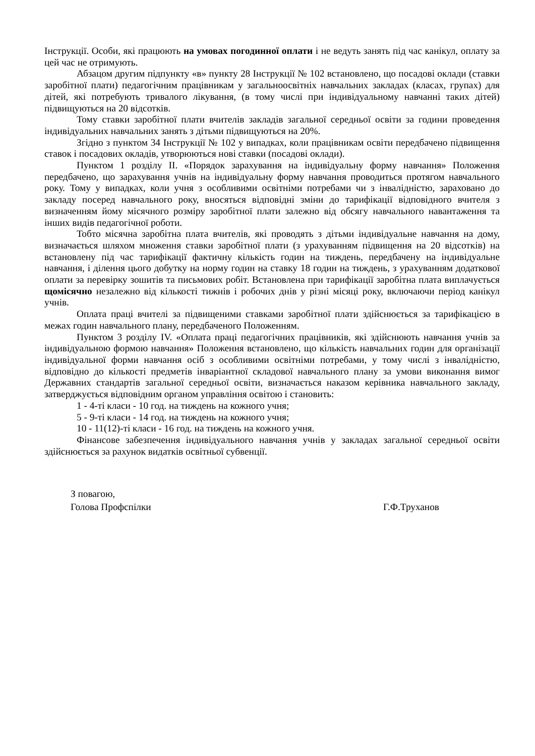Інструкції. Особи, які працюють на умовах погодинної оплати і не ведуть занять під час канікул, оплату за цей час не отримують.
Абзацом другим підпункту «в» пункту 28 Інструкції № 102 встановлено, що посадові оклади (ставки заробітної плати) педагогічним працівникам у загальноосвітніх навчальних закладах (класах, групах) для дітей, які потребують тривалого лікування, (в тому числі при індивідуальному навчанні таких дітей) підвищуються на 20 відсотків.
Тому ставки заробітної плати вчителів закладів загальної середньої освіти за години проведення індивідуальних навчальних занять з дітьми підвищуються на 20%.
Згідно з пунктом 34 Інструкції № 102 у випадках, коли працівникам освіти передбачено підвищення ставок і посадових окладів, утворюються нові ставки (посадові оклади).
Пунктом 1 розділу ІІ. «Порядок зарахування на індивідуальну форму навчання» Положення передбачено, що зарахування учнів на індивідуальну форму навчання проводиться протягом навчального року. Тому у випадках, коли учня з особливими освітніми потребами чи з інвалідністю, зараховано до закладу посеред навчального року, вносяться відповідні зміни до тарифікації відповідного вчителя з визначенням йому місячного розміру заробітної плати залежно від обсягу навчального навантаження та інших видів педагогічної роботи.
Тобто місячна заробітна плата вчителів, які проводять з дітьми індивідуальне навчання на дому, визначається шляхом множення ставки заробітної плати (з урахуванням підвищення на 20 відсотків) на встановлену під час тарифікації фактичну кількість годин на тиждень, передбачену на індивідуальне навчання, і ділення цього добутку на норму годин на ставку 18 годин на тиждень, з урахуванням додаткової оплати за перевірку зошитів та письмових робіт. Встановлена при тарифікації заробітна плата виплачується щомісячно незалежно від кількості тижнів і робочих днів у різні місяці року, включаючи період канікул учнів.
Оплата праці вчителі за підвищеними ставками заробітної плати здійснюється за тарифікацією в межах годин навчального плану, передбаченого Положенням.
Пунктом 3 розділу IV. «Оплата праці педагогічних працівників, які здійснюють навчання учнів за індивідуальною формою навчання» Положення встановлено, що кількість навчальних годин для організації індивідуальної форми навчання осіб з особливими освітніми потребами, у тому числі з інвалідністю, відповідно до кількості предметів інваріантної складової навчального плану за умови виконання вимог Державних стандартів загальної середньої освіти, визначається наказом керівника навчального закладу, затверджується відповідним органом управління освітою і становить:
1 - 4-ті класи - 10 год. на тиждень на кожного учня;
5 - 9-ті класи - 14 год. на тиждень на кожного учня;
10 - 11(12)-ті класи - 16 год. на тиждень на кожного учня.
Фінансове забезпечення індивідуального навчання учнів у закладах загальної середньої освіти здійснюється за рахунок видатків освітньої субвенції.
З повагою,
Голова Профспілки
Г.Ф.Труханов